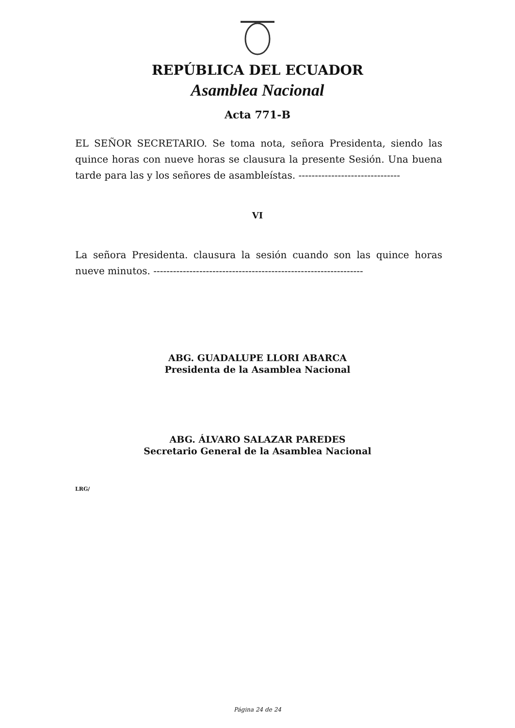REPÚBLICA DEL ECUADOR
Asamblea Nacional
Acta 771-B
EL SEÑOR SECRETARIO. Se toma nota, señora Presidenta, siendo las quince horas con nueve horas se clausura la presente Sesión. Una buena tarde para las y los señores de asambleístas. -------------------------------
VI
La señora Presidenta. clausura la sesión cuando son las quince horas nueve minutos. ----------------------------------------------------------------
ABG. GUADALUPE LLORI ABARCA
Presidenta de la Asamblea Nacional
ABG. ÁLVARO SALAZAR PAREDES
Secretario General de la Asamblea Nacional
LRG/
Página 24 de 24